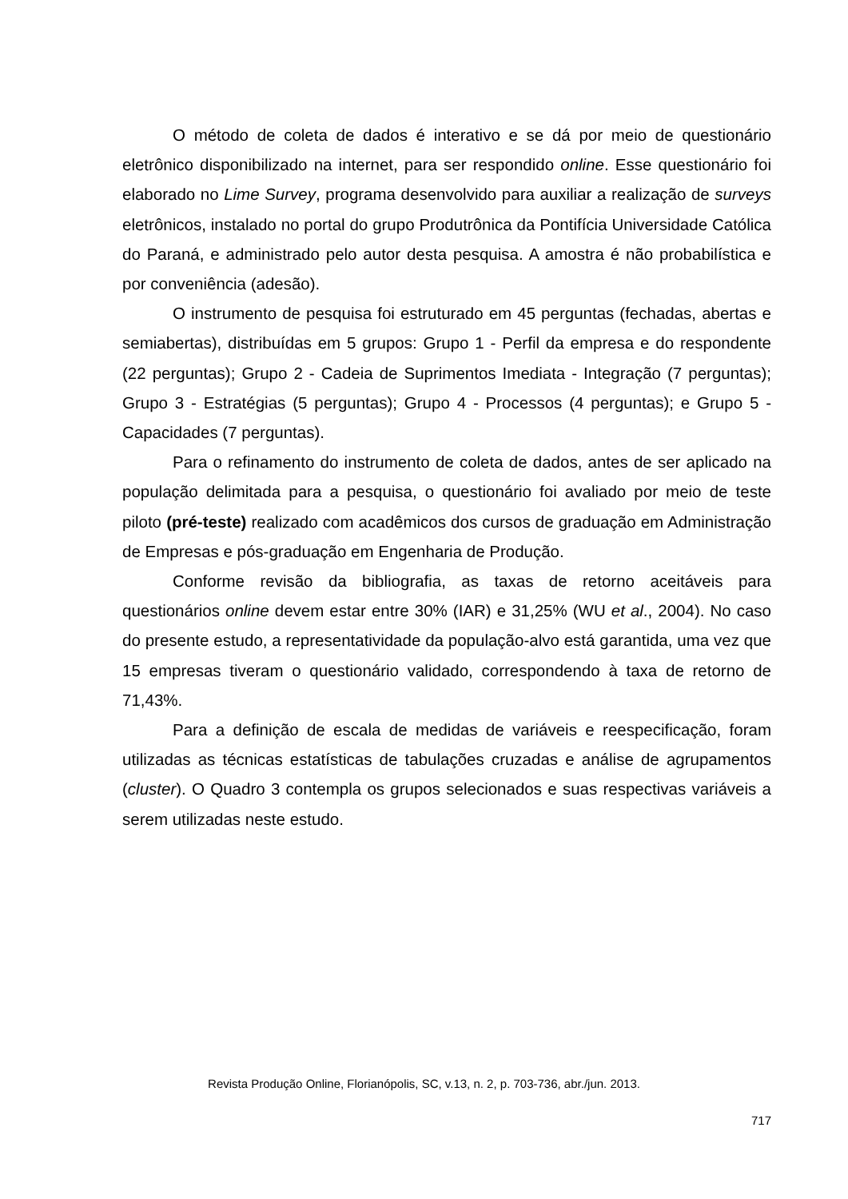O método de coleta de dados é interativo e se dá por meio de questionário eletrônico disponibilizado na internet, para ser respondido online. Esse questionário foi elaborado no Lime Survey, programa desenvolvido para auxiliar a realização de surveys eletrônicos, instalado no portal do grupo Produtrônica da Pontifícia Universidade Católica do Paraná, e administrado pelo autor desta pesquisa. A amostra é não probabilística e por conveniência (adesão).
O instrumento de pesquisa foi estruturado em 45 perguntas (fechadas, abertas e semiabertas), distribuídas em 5 grupos: Grupo 1 - Perfil da empresa e do respondente (22 perguntas); Grupo 2 - Cadeia de Suprimentos Imediata - Integração (7 perguntas); Grupo 3 - Estratégias (5 perguntas); Grupo 4 - Processos (4 perguntas); e Grupo 5 - Capacidades (7 perguntas).
Para o refinamento do instrumento de coleta de dados, antes de ser aplicado na população delimitada para a pesquisa, o questionário foi avaliado por meio de teste piloto (pré-teste) realizado com acadêmicos dos cursos de graduação em Administração de Empresas e pós-graduação em Engenharia de Produção.
Conforme revisão da bibliografia, as taxas de retorno aceitáveis para questionários online devem estar entre 30% (IAR) e 31,25% (WU et al., 2004). No caso do presente estudo, a representatividade da população-alvo está garantida, uma vez que 15 empresas tiveram o questionário validado, correspondendo à taxa de retorno de 71,43%.
Para a definição de escala de medidas de variáveis e reespecificação, foram utilizadas as técnicas estatísticas de tabulações cruzadas e análise de agrupamentos (cluster). O Quadro 3 contempla os grupos selecionados e suas respectivas variáveis a serem utilizadas neste estudo.
Revista Produção Online, Florianópolis, SC, v.13, n. 2, p. 703-736, abr./jun. 2013.
717